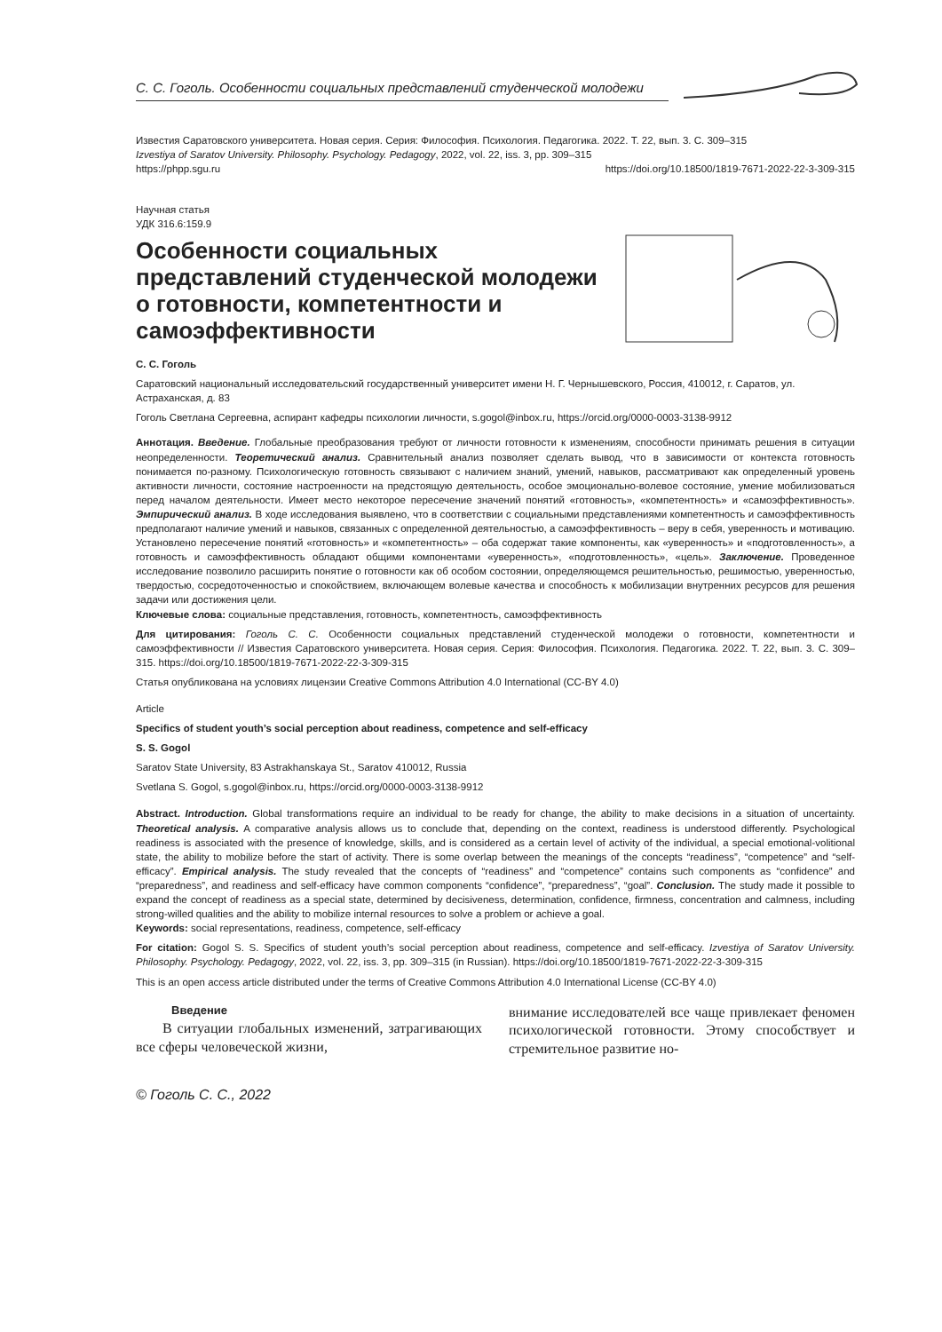С. С. Гоголь. Особенности социальных представлений студенческой молодежи
Известия Саратовского университета. Новая серия. Серия: Философия. Психология. Педагогика. 2022. Т. 22, вып. 3. С. 309–315
Izvestiya of Saratov University. Philosophy. Psychology. Pedagogy, 2022, vol. 22, iss. 3, pp. 309–315
https://phpp.sgu.ru https://doi.org/10.18500/1819-7671-2022-22-3-309-315
Научная статья
УДК 316.6:159.9
Особенности социальных представлений студенческой молодежи о готовности, компетентности и самоэффективности
С. С. Гоголь
Саратовский национальный исследовательский государственный университет имени Н. Г. Чернышевского, Россия, 410012, г. Саратов, ул. Астраханская, д. 83
Гоголь Светлана Сергеевна, аспирант кафедры психологии личности, s.gogol@inbox.ru, https://orcid.org/0000-0003-3138-9912
Аннотация. Введение. Глобальные преобразования требуют от личности готовности к изменениям, способности принимать решения в ситуации неопределенности. Теоретический анализ. Сравнительный анализ позволяет сделать вывод, что в зависимости от контекста готовность понимается по-разному. Психологическую готовность связывают с наличием знаний, умений, навыков, рассматривают как определенный уровень активности личности, состояние настроенности на предстоящую деятельность, особое эмоционально-волевое состояние, умение мобилизоваться перед началом деятельности. Имеет место некоторое пересечение значений понятий «готовность», «компетентность» и «самоэффективность». Эмпирический анализ. В ходе исследования выявлено, что в соответствии с социальными представлениями компетентность и самоэффективность предполагают наличие умений и навыков, связанных с определенной деятельностью, а самоэффективность – веру в себя, уверенность и мотивацию. Установлено пересечение понятий «готовность» и «компетентность» – оба содержат такие компоненты, как «уверенность» и «подготовленность», а готовность и самоэффективность обладают общими компонентами «уверенность», «подготовленность», «цель». Заключение. Проведенное исследование позволило расширить понятие о готовности как об особом состоянии, определяющемся решительностью, решимостью, уверенностью, твердостью, сосредоточенностью и спокойствием, включающем волевые качества и способность к мобилизации внутренних ресурсов для решения задачи или достижения цели.
Ключевые слова: социальные представления, готовность, компетентность, самоэффективность
Для цитирования: Гоголь С. С. Особенности социальных представлений студенческой молодежи о готовности, компетентности и самоэффективности // Известия Саратовского университета. Новая серия. Серия: Философия. Психология. Педагогика. 2022. Т. 22, вып. 3. С. 309–315. https://doi.org/10.18500/1819-7671-2022-22-3-309-315
Статья опубликована на условиях лицензии Creative Commons Attribution 4.0 International (CC-BY 4.0)
Article
Specifics of student youth’s social perception about readiness, competence and self-efficacy
S. S. Gogol
Saratov State University, 83 Astrakhanskaya St., Saratov 410012, Russia
Svetlana S. Gogol, s.gogol@inbox.ru, https://orcid.org/0000-0003-3138-9912
Abstract. Introduction. Global transformations require an individual to be ready for change, the ability to make decisions in a situation of uncertainty. Theoretical analysis. A comparative analysis allows us to conclude that, depending on the context, readiness is understood differently. Psychological readiness is associated with the presence of knowledge, skills, and is considered as a certain level of activity of the individual, a special emotional-volitional state, the ability to mobilize before the start of activity. There is some overlap between the meanings of the concepts “readiness”, “competence” and “self-efficacy”. Empirical analysis. The study revealed that the concepts of “readiness” and “competence” contains such components as “confidence” and “preparedness”, and readiness and self-efficacy have common components “confidence”, “preparedness”, “goal”. Conclusion. The study made it possible to expand the concept of readiness as a special state, determined by decisiveness, determination, confidence, firmness, concentration and calmness, including strong-willed qualities and the ability to mobilize internal resources to solve a problem or achieve a goal.
Keywords: social representations, readiness, competence, self-efficacy
For citation: Gogol S. S. Specifics of student youth’s social perception about readiness, competence and self-efficacy. Izvestiya of Saratov University. Philosophy. Psychology. Pedagogy, 2022, vol. 22, iss. 3, pp. 309–315 (in Russian). https://doi.org/10.18500/1819-7671-2022-22-3-309-315
This is an open access article distributed under the terms of Creative Commons Attribution 4.0 International License (CC-BY 4.0)
Введение
В ситуации глобальных изменений, затрагивающих все сферы человеческой жизни,
внимание исследователей все чаще привлекает феномен психологической готовности. Этому способствует и стремительное развитие но-
© Гоголь С. С., 2022